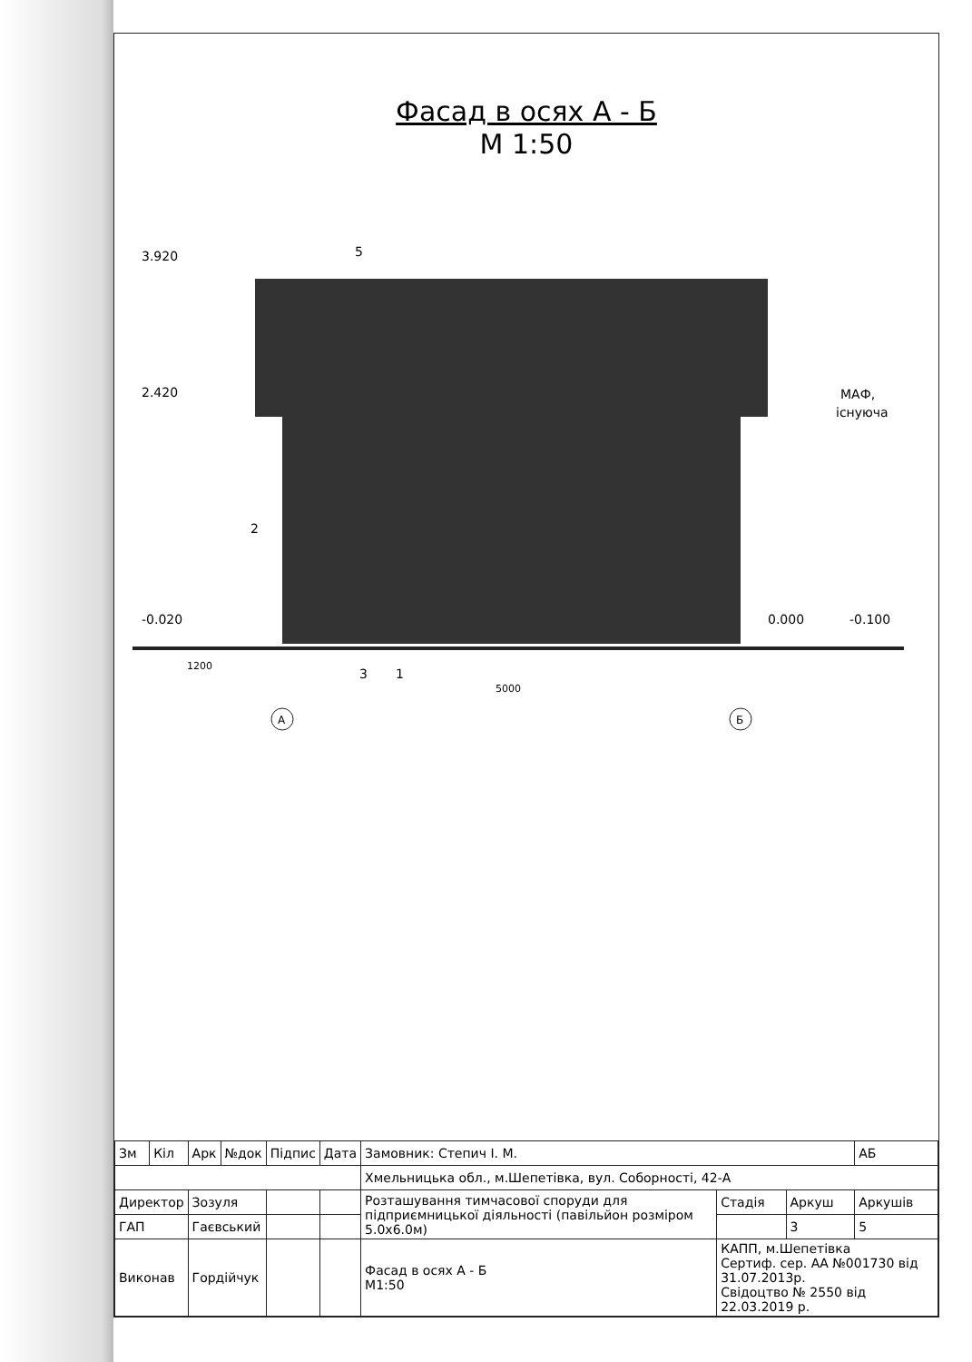Фасад в осях А - Б
М 1:50
3.920
2.420
-0.020
0.000
-0.100
5
2
3
1
1200
5000
МАФ,
існуюча
А
Б
| Зм | Кіл | Арк | №док | Підпис | Дата | Замовник: Степич І. М. | | | АБ |
| | | | | | | Хмельницька обл., м.Шепетівка, вул. Соборності, 42-А | | | |
| Директор | | Зозуля | | | | Розташування тимчасової споруди для підприємницької діяльності (павільйон розміром 5.0х6.0м) | Стадія | Аркуш | Аркушів |
| ГАП | | Гаєвський | | | | | | 3 | 5 |
| Виконав | | Гордійчук | | | | Фасад в осях А - Б М1:50 | КАПП, м.Шепетівка Сертиф. сер. АА №001730 від 31.07.2013р. Свідоцтво № 2550 від 22.03.2019 р. | | |